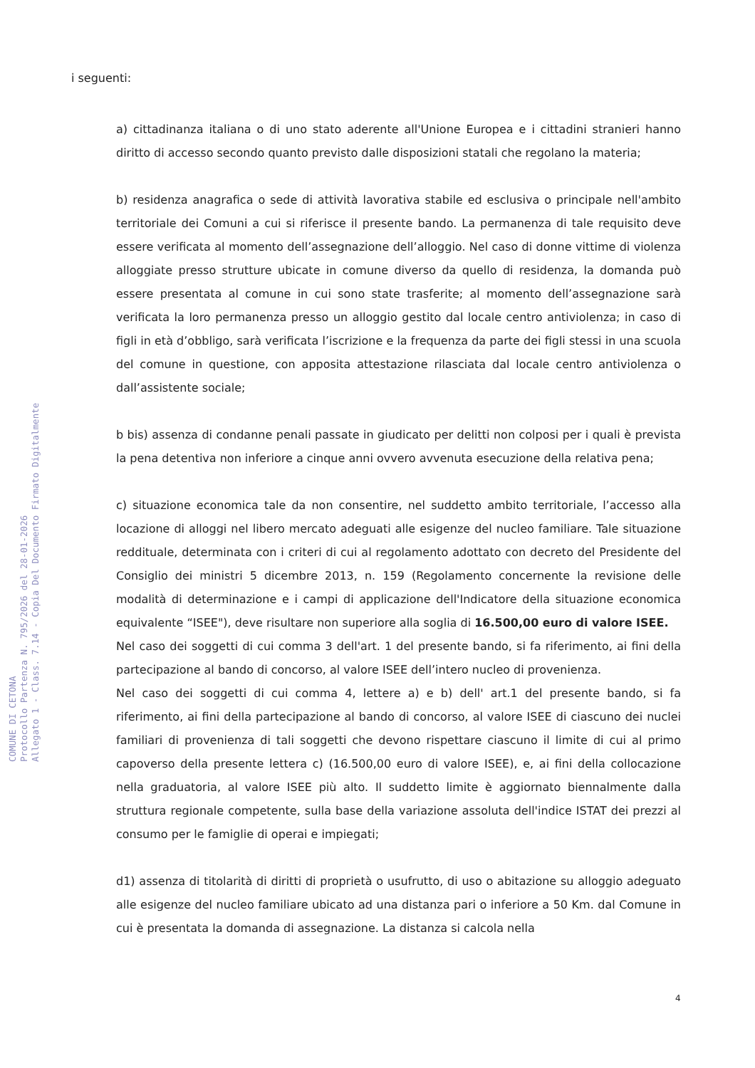COMUNE DI CETONA
Protocollo Partenza N. 795/2026 del 28-01-2026
Allegato 1 - Class. 7.14 - Copia Del Documento Firmato Digitalmente
i seguenti:
a) cittadinanza italiana o di uno stato aderente all'Unione Europea e i cittadini stranieri hanno diritto di accesso secondo quanto previsto dalle disposizioni statali che regolano la materia;
b) residenza anagrafica o sede di attività lavorativa stabile ed esclusiva o principale nell'ambito territoriale dei Comuni a cui si riferisce il presente bando. La permanenza di tale requisito deve essere verificata al momento dell’assegnazione dell’alloggio. Nel caso di donne vittime di violenza alloggiate presso strutture ubicate in comune diverso da quello di residenza, la domanda può essere presentata al comune in cui sono state trasferite; al momento dell’assegnazione sarà verificata la loro permanenza presso un alloggio gestito dal locale centro antiviolenza; in caso di figli in età d’obbligo, sarà verificata l’iscrizione e la frequenza da parte dei figli stessi in una scuola del comune in questione, con apposita attestazione rilasciata dal locale centro antiviolenza o dall’assistente sociale;
b bis) assenza di condanne penali passate in giudicato per delitti non colposi per i quali è prevista la pena detentiva non inferiore a cinque anni ovvero avvenuta esecuzione della relativa pena;
c) situazione economica tale da non consentire, nel suddetto ambito territoriale, l’accesso alla locazione di alloggi nel libero mercato adeguati alle esigenze del nucleo familiare. Tale situazione reddituale, determinata con i criteri di cui al regolamento adottato con decreto del Presidente del Consiglio dei ministri 5 dicembre 2013, n. 159 (Regolamento concernente la revisione delle modalità di determinazione e i campi di applicazione dell'Indicatore della situazione economica equivalente “ISEE"), deve risultare non superiore alla soglia di 16.500,00 euro di valore ISEE.
Nel caso dei soggetti di cui comma 3 dell'art. 1 del presente bando, si fa riferimento, ai fini della partecipazione al bando di concorso, al valore ISEE dell’intero nucleo di provenienza.
Nel caso dei soggetti di cui comma 4, lettere a) e b) dell' art.1 del presente bando, si fa riferimento, ai fini della partecipazione al bando di concorso, al valore ISEE di ciascuno dei nuclei familiari di provenienza di tali soggetti che devono rispettare ciascuno il limite di cui al primo capoverso della presente lettera c) (16.500,00 euro di valore ISEE), e, ai fini della collocazione nella graduatoria, al valore ISEE più alto. Il suddetto limite è aggiornato biennalmente dalla struttura regionale competente, sulla base della variazione assoluta dell'indice ISTAT dei prezzi al consumo per le famiglie di operai e impiegati;
d1) assenza di titolarità di diritti di proprietà o usufrutto, di uso o abitazione su alloggio adeguato alle esigenze del nucleo familiare ubicato ad una distanza pari o inferiore a 50 Km. dal Comune in cui è presentata la domanda di assegnazione. La distanza si calcola nella
4